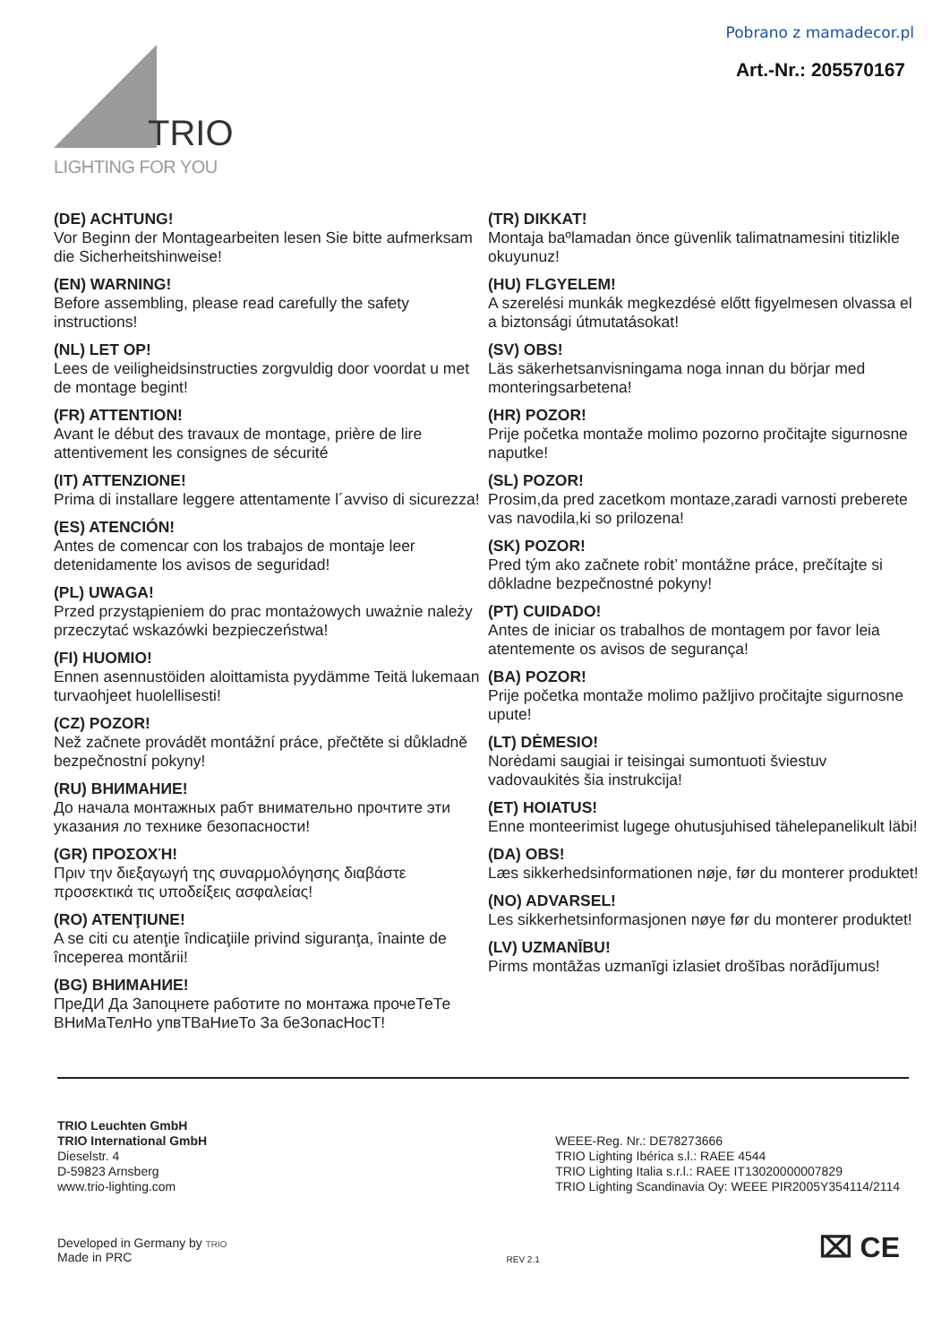Pobrano z mamadecor.pl
Art.-Nr.: 205570167
TRIO
LIGHTING FOR YOU
(DE) ACHTUNG!
Vor Beginn der Montagearbeiten lesen Sie bitte aufmerksam die Sicherheitshinweise!
(EN) WARNING!
Before assembling, please read carefully the safety instructions!
(NL) LET OP!
Lees de veiligheidsinstructies zorgvuldig door voordat u met de montage begint!
(FR) ATTENTION!
Avant le début des travaux de montage, prière de lire attentivement les consignes de sécurité
(IT) ATTENZIONE!
Prima di installare leggere attentamente l´avviso di sicurezza!
(ES) ATENCIÓN!
Antes de comencar con los trabajos de montaje leer detenidamente los avisos de seguridad!
(PL) UWAGA!
Przed przystąpieniem do prac montażowych uważnie należy przeczytać wskazówki bezpieczeństwa!
(FI) HUOMIO!
Ennen asennustöiden aloittamista pyydämme Teitä lukemaan turvaohjeet huolellisesti!
(CZ) POZOR!
Než začnete provádět montážní práce, přečtěte si důkladně bezpečnostní pokyny!
(RU) ВНИМАНИЕ!
До начала монтажных рабт внимательно прочтите эти указания ло технике безопасности!
(GR) ΠΡΟΣΟΧΉ!
Πριν την διεξαγωγή της συναρμολόγησης διαβάστε προσεκτικά τις υποδείξεις ασφαλείας!
(RO) ATENŢIUNE!
A se citi cu atenţie îndicaţiile privind siguranţa, înainte de începerea montării!
(BG) ВНИМАНИЕ!
ПреДИ Да Запоцнете работите по монтажа прочеТеТе ВНиМаТелНо упвТВаНиеТо За беЗопасНосТ!
(TR) DIKKAT!
Montaja baºlamadan önce güvenlik talimatnamesini titizlikle okuyunuz!
(HU) FLGYELEM!
A szerelési munkák megkezdésė előtt figyelmesen olvassa el a biztonsági útmutatásokat!
(SV) OBS!
Läs säkerhetsanvisningama noga innan du börjar med monteringsarbetena!
(HR) POZOR!
Prije početka montaže molimo pozorno pročitajte sigurnosne naputke!
(SL) POZOR!
Prosim,da pred zacetkom montaze,zaradi varnosti preberete vas navodila,ki so prilozena!
(SK) POZOR!
Pred tým ako začnete robit’ montážne práce, prečítajte si dôkladne bezpečnostné pokyny!
(PT) CUIDADO!
Antes de iniciar os trabalhos de montagem por favor leia atentemente os avisos de segurança!
(BA) POZOR!
Prije početka montaže molimo pažljivo pročitajte sigurnosne upute!
(LT) DĖMESIO!
Norėdami saugiai ir teisingai sumontuoti šviestuv vadovaukitės šia instrukcija!
(ET) HOIATUS!
Enne monteerimist lugege ohutusjuhised tähelepanelikult läbi!
(DA) OBS!
Læs sikkerhedsinformationen nøje, før du monterer produktet!
(NO) ADVARSEL!
Les sikkerhetsinformasjonen nøye før du monterer produktet!
(LV) UZMANĪBU!
Pirms montāžas uzmanīgi izlasiet drošības norādījumus!
TRIO Leuchten GmbH
TRIO International GmbH
Dieselstr. 4
D-59823 Arnsberg
www.trio-lighting.com
WEEE-Reg. Nr.: DE78273666
TRIO Lighting Ibérica s.l.: RAEE 4544
TRIO Lighting Italia s.r.l.: RAEE IT13020000007829
TRIO Lighting Scandinavia Oy: WEEE PIR2005Y354114/2114
Developed in Germany by TRIO
Made in PRC
REV 2.1
⌧ CE